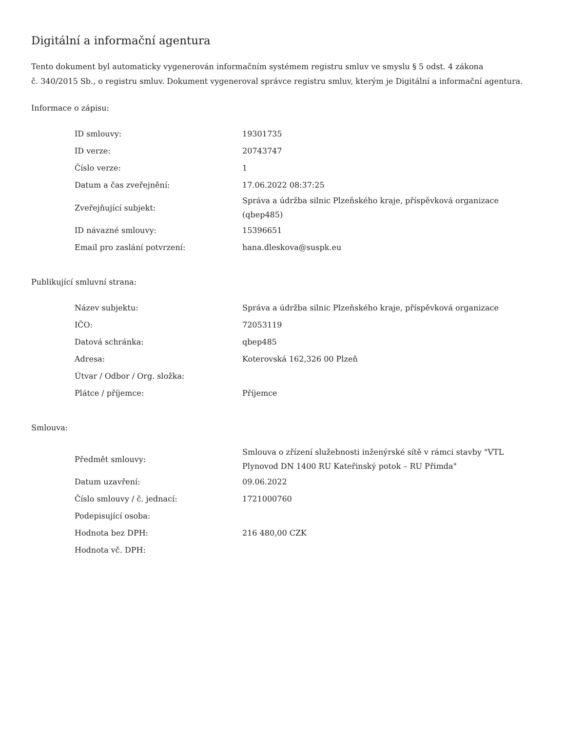Digitální a informační agentura
Tento dokument byl automaticky vygenerován informačním systémem registru smluv ve smyslu § 5 odst. 4 zákona
č. 340/2015 Sb., o registru smluv. Dokument vygeneroval správce registru smluv, kterým je Digitální a informační agentura.
Informace o zápisu:
| ID smlouvy: | 19301735 |
| ID verze: | 20743747 |
| Číslo verze: | 1 |
| Datum a čas zveřejnění: | 17.06.2022 08:37:25 |
| Zveřejňující subjekt: | Správa a údržba silnic Plzeňského kraje, příspěvková organizace (qbep485) |
| ID návazné smlouvy: | 15396651 |
| Email pro zaslání potvrzení: | hana.dleskova@suspk.eu |
Publikující smluvní strana:
| Název subjektu: | Správa a údržba silnic Plzeňského kraje, příspěvková organizace |
| IČO: | 72053119 |
| Datová schránka: | qbep485 |
| Adresa: | Koterovská 162,326 00 Plzeň |
| Útvar / Odbor / Org. složka: | |
| Plátce / příjemce: | Příjemce |
Smlouva:
| Předmět smlouvy: | Smlouva o zřízení služebnosti inženýrské sítě v rámci stavby "VTL Plynovod DN 1400 RU Kateřinský potok – RU Přimda" |
| Datum uzavření: | 09.06.2022 |
| Číslo smlouvy / č. jednací: | 1721000760 |
| Podepisující osoba: | |
| Hodnota bez DPH: | 216 480,00 CZK |
| Hodnota vč. DPH: | |